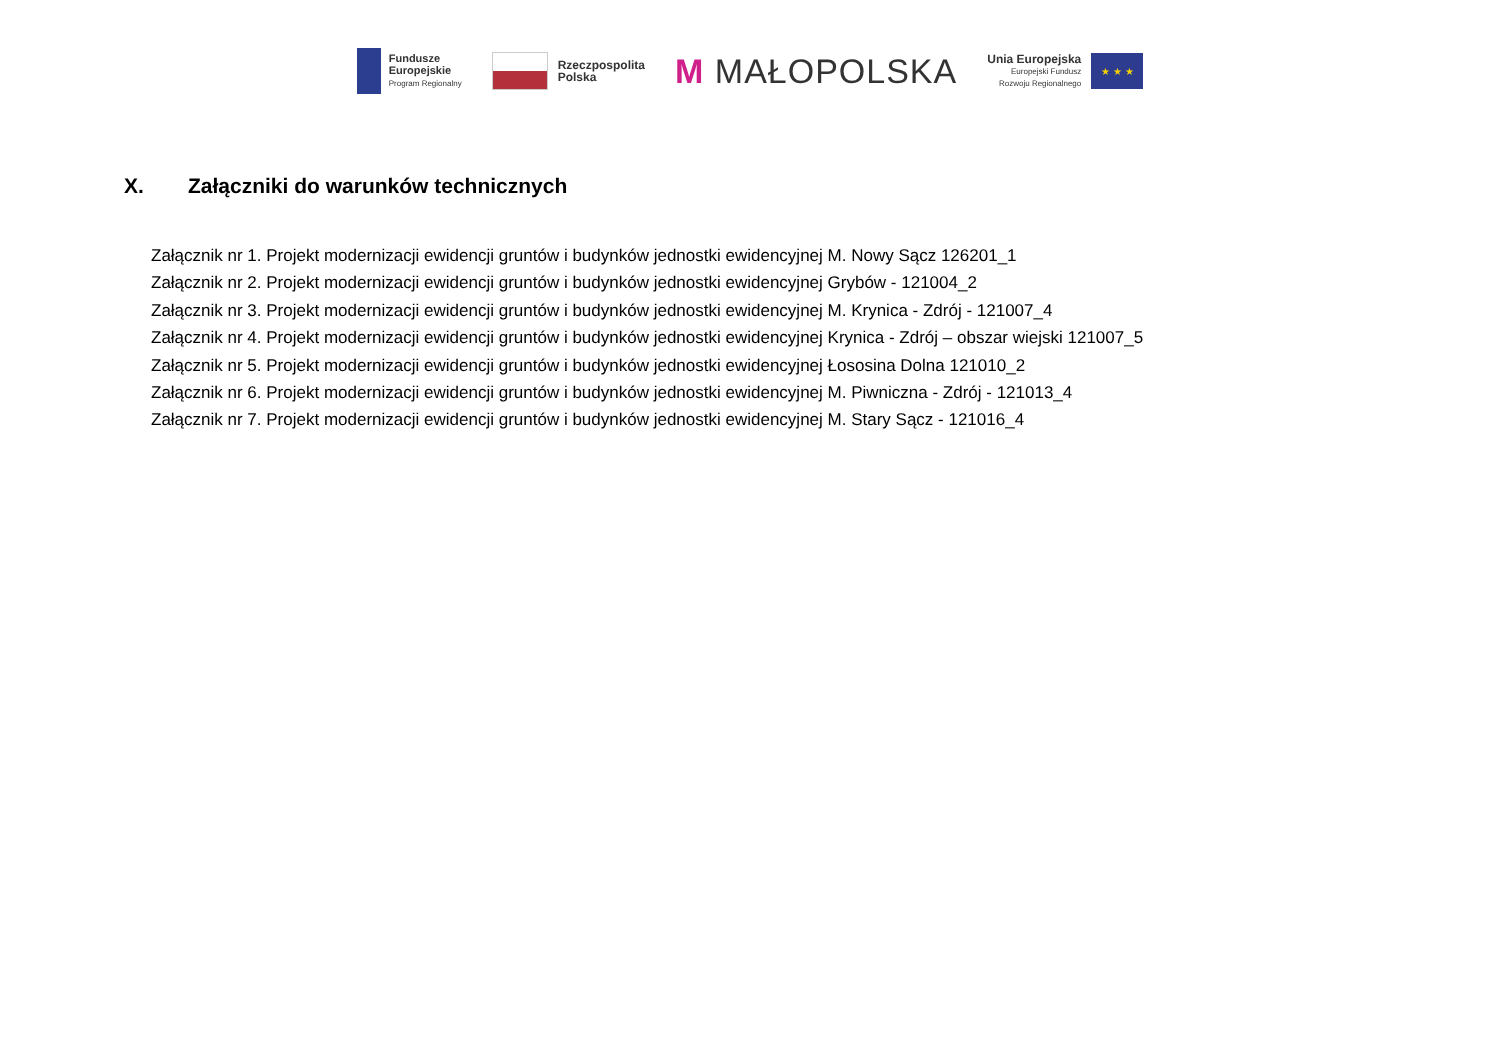Fundusze
Europejskie
Program Regionalny
Rzeczpospolita
Polska
M MAŁOPOLSKA
Unia Europejska
Europejski Fundusz
Rozwoju Regionalnego
★ ★ ★
X. Załączniki do warunków technicznych
Załącznik nr 1. Projekt modernizacji ewidencji gruntów i budynków jednostki ewidencyjnej M. Nowy Sącz 126201_1
Załącznik nr 2. Projekt modernizacji ewidencji gruntów i budynków jednostki ewidencyjnej Grybów - 121004_2
Załącznik nr 3. Projekt modernizacji ewidencji gruntów i budynków jednostki ewidencyjnej M. Krynica - Zdrój - 121007_4
Załącznik nr 4. Projekt modernizacji ewidencji gruntów i budynków jednostki ewidencyjnej Krynica - Zdrój – obszar wiejski 121007_5
Załącznik nr 5. Projekt modernizacji ewidencji gruntów i budynków jednostki ewidencyjnej Łososina Dolna 121010_2
Załącznik nr 6. Projekt modernizacji ewidencji gruntów i budynków jednostki ewidencyjnej M. Piwniczna - Zdrój - 121013_4
Załącznik nr 7. Projekt modernizacji ewidencji gruntów i budynków jednostki ewidencyjnej M. Stary Sącz - 121016_4